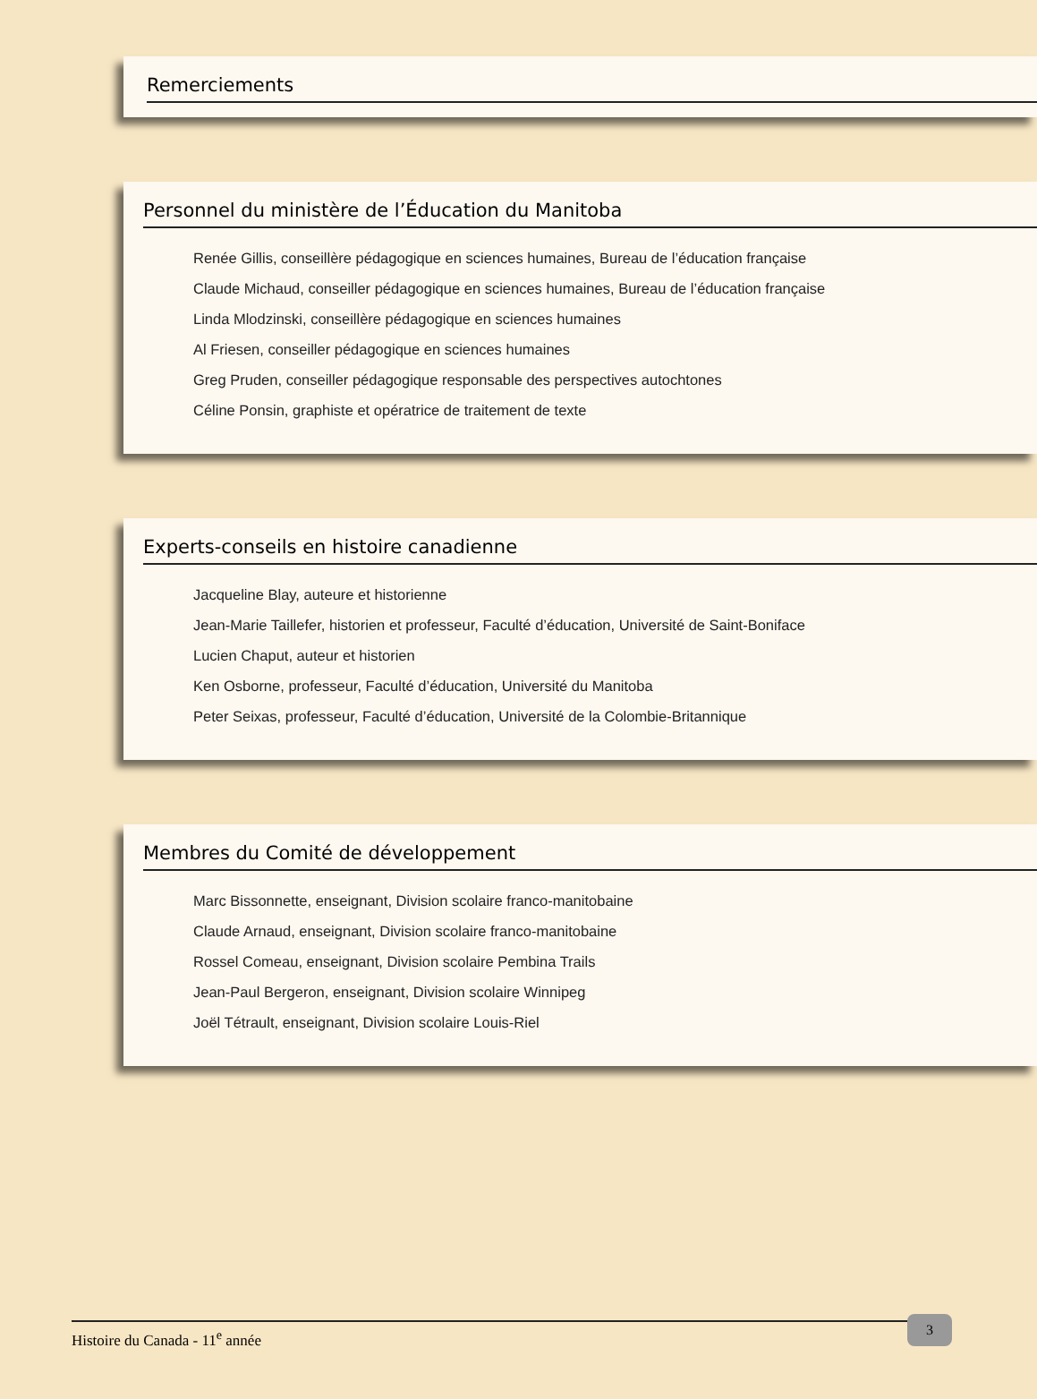Remerciements
Personnel du ministère de l’Éducation du Manitoba
Renée Gillis, conseillère pédagogique en sciences humaines, Bureau de l’éducation française
Claude Michaud, conseiller pédagogique en sciences humaines, Bureau de l’éducation française
Linda Mlodzinski, conseillère pédagogique en sciences humaines
Al Friesen, conseiller pédagogique en sciences humaines
Greg Pruden, conseiller pédagogique responsable des perspectives autochtones
Céline Ponsin, graphiste et opératrice de traitement de texte
Experts-conseils en histoire canadienne
Jacqueline Blay, auteure et historienne
Jean-Marie Taillefer, historien et professeur, Faculté d’éducation, Université de Saint-Boniface
Lucien Chaput, auteur et historien
Ken Osborne, professeur, Faculté d’éducation, Université du Manitoba
Peter Seixas, professeur, Faculté d’éducation, Université de la Colombie-Britannique
Membres du Comité de développement
Marc Bissonnette, enseignant, Division scolaire franco-manitobaine
Claude Arnaud, enseignant, Division scolaire franco-manitobaine
Rossel Comeau, enseignant, Division scolaire Pembina Trails
Jean-Paul Bergeron, enseignant, Division scolaire Winnipeg
Joël Tétrault, enseignant, Division scolaire Louis-Riel
Histoire du Canada - 11<sup>e</sup> année 3